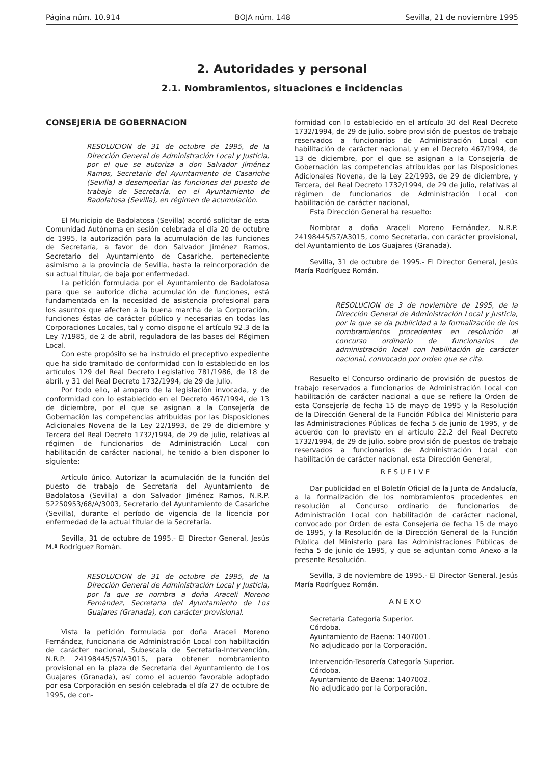Página núm. 10.914 BOJA núm. 148 Sevilla, 21 de noviembre 1995
2. Autoridades y personal
2.1. Nombramientos, situaciones e incidencias
CONSEJERIA DE GOBERNACION
RESOLUCION de 31 de octubre de 1995, de la Dirección General de Administración Local y Justicia, por el que se autoriza a don Salvador Jiménez Ramos, Secretario del Ayuntamiento de Casariche (Sevilla) a desempeñar las funciones del puesto de trabajo de Secretaría, en el Ayuntamiento de Badolatosa (Sevilla), en régimen de acumulación.
El Municipio de Badolatosa (Sevilla) acordó solicitar de esta Comunidad Autónoma en sesión celebrada el día 20 de octubre de 1995, la autorización para la acumulación de las funciones de Secretaría, a favor de don Salvador Jiménez Ramos, Secretario del Ayuntamiento de Casariche, perteneciente asimismo a la provincia de Sevilla, hasta la reincorporación de su actual titular, de baja por enfermedad.
La petición formulada por el Ayuntamiento de Badolatosa para que se autorice dicha acumulación de funciones, está fundamentada en la necesidad de asistencia profesional para los asuntos que afecten a la buena marcha de la Corporación, funciones éstas de carácter público y necesarias en todas las Corporaciones Locales, tal y como dispone el artículo 92.3 de la Ley 7/1985, de 2 de abril, reguladora de las bases del Régimen Local.
Con este propósito se ha instruido el preceptivo expediente que ha sido tramitado de conformidad con lo establecido en los artículos 129 del Real Decreto Legislativo 781/1986, de 18 de abril, y 31 del Real Decreto 1732/1994, de 29 de julio.
Por todo ello, al amparo de la legislación invocada, y de conformidad con lo establecido en el Decreto 467/1994, de 13 de diciembre, por el que se asignan a la Consejería de Gobernación las competencias atribuidas por las Disposiciones Adicionales Novena de la Ley 22/1993, de 29 de diciembre y Tercera del Real Decreto 1732/1994, de 29 de julio, relativas al régimen de funcionarios de Administración Local con habilitación de carácter nacional, he tenido a bien disponer lo siguiente:
Artículo único. Autorizar la acumulación de la función del puesto de trabajo de Secretaría del Ayuntamiento de Badolatosa (Sevilla) a don Salvador Jiménez Ramos, N.R.P. 52250953/68/A/3003, Secretario del Ayuntamiento de Casariche (Sevilla), durante el período de vigencia de la licencia por enfermedad de la actual titular de la Secretaría.
Sevilla, 31 de octubre de 1995.- El Director General, Jesús M.ª Rodríguez Román.
RESOLUCION de 31 de octubre de 1995, de la Dirección General de Administración Local y Justicia, por la que se nombra a doña Araceli Moreno Fernández, Secretaria del Ayuntamiento de Los Guajares (Granada), con carácter provisional.
Vista la petición formulada por doña Araceli Moreno Fernández, funcionaria de Administración Local con habilitación de carácter nacional, Subescala de Secretaría-Intervención, N.R.P. 24198445/57/A3015, para obtener nombramiento provisional en la plaza de Secretaría del Ayuntamiento de Los Guajares (Granada), así como el acuerdo favorable adoptado por esa Corporación en sesión celebrada el día 27 de octubre de 1995, de con-
formidad con lo establecido en el artículo 30 del Real Decreto 1732/1994, de 29 de julio, sobre provisión de puestos de trabajo reservados a funcionarios de Administración Local con habilitación de carácter nacional, y en el Decreto 467/1994, de 13 de diciembre, por el que se asignan a la Consejería de Gobernación las competencias atribuidas por las Disposiciones Adicionales Novena, de la Ley 22/1993, de 29 de diciembre, y Tercera, del Real Decreto 1732/1994, de 29 de julio, relativas al régimen de funcionarios de Administración Local con habilitación de carácter nacional,
Esta Dirección General ha resuelto:
Nombrar a doña Araceli Moreno Fernández, N.R.P. 24198445/57/A3015, como Secretaria, con carácter provisional, del Ayuntamiento de Los Guajares (Granada).
Sevilla, 31 de octubre de 1995.- El Director General, Jesús María Rodríguez Román.
RESOLUCION de 3 de noviembre de 1995, de la Dirección General de Administración Local y Justicia, por la que se da publicidad a la formalización de los nombramientos procedentes en resolución al concurso ordinario de funcionarios de administración local con habilitación de carácter nacional, convocado por orden que se cita.
Resuelto el Concurso ordinario de provisión de puestos de trabajo reservados a funcionarios de Administración Local con habilitación de carácter nacional a que se refiere la Orden de esta Consejería de fecha 15 de mayo de 1995 y la Resolución de la Dirección General de la Función Pública del Ministerio para las Administraciones Públicas de fecha 5 de junio de 1995, y de acuerdo con lo previsto en el artículo 22.2 del Real Decreto 1732/1994, de 29 de julio, sobre provisión de puestos de trabajo reservados a funcionarios de Administración Local con habilitación de carácter nacional, esta Dirección General,
RESUELVE
Dar publicidad en el Boletín Oficial de la Junta de Andalucía, a la formalización de los nombramientos procedentes en resolución al Concurso ordinario de funcionarios de Administración Local con habilitación de carácter nacional, convocado por Orden de esta Consejería de fecha 15 de mayo de 1995, y la Resolución de la Dirección General de la Función Pública del Ministerio para las Administraciones Públicas de fecha 5 de junio de 1995, y que se adjuntan como Anexo a la presente Resolución.
Sevilla, 3 de noviembre de 1995.- El Director General, Jesús María Rodríguez Román.
ANEXO
Secretaría Categoría Superior.
Córdoba.
Ayuntamiento de Baena: 1407001.
No adjudicado por la Corporación.
Intervención-Tesorería Categoría Superior.
Córdoba.
Ayuntamiento de Baena: 1407002.
No adjudicado por la Corporación.